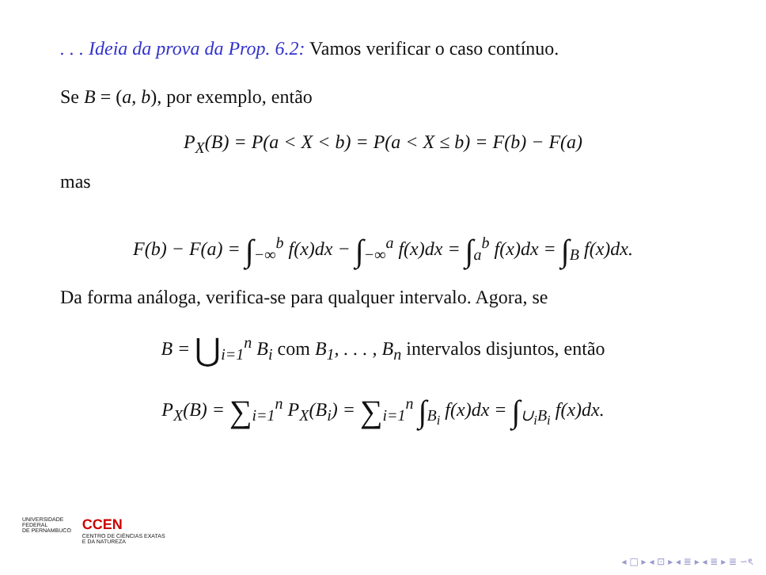. . . Ideia da prova da Prop. 6.2: Vamos verificar o caso contínuo.
Se B = (a, b), por exemplo, então
P<sub>X</sub>(B) = P(a < X < b) = P(a < X ≤ b) = F(b) − F(a)
mas
F(b) − F(a) = ∫<sub>−∞</sub><sup>b</sup> f(x)dx − ∫<sub>−∞</sub><sup>a</sup> f(x)dx = ∫<sub>a</sub><sup>b</sup> f(x)dx = ∫<sub>B</sub> f(x)dx.
Da forma análoga, verifica-se para qualquer intervalo. Agora, se
B = ⋃<sub>i=1</sub><sup>n</sup> B<sub>i</sub> com B<sub>1</sub>, . . . , B<sub>n</sub> intervalos disjuntos, então
P<sub>X</sub>(B) = ∑<sub>i=1</sub><sup>n</sup> P<sub>X</sub>(B<sub>i</sub>) = ∑<sub>i=1</sub><sup>n</sup> ∫<sub>B<sub>i</sub></sub> f(x)dx = ∫<sub>∪<sub>i</sub>B<sub>i</sub></sub> f(x)dx.
UNIVERSIDADE
FEDERAL
DE PERNAMBUCO
CCEN
CENTRO DE CIÊNCIAS EXATAS
E DA NATUREZA
◂ □ ▸ ◂ ⊡ ▸ ◂ ≣ ▸ ◂ ≣ ▸ ≣ ∽ৎ